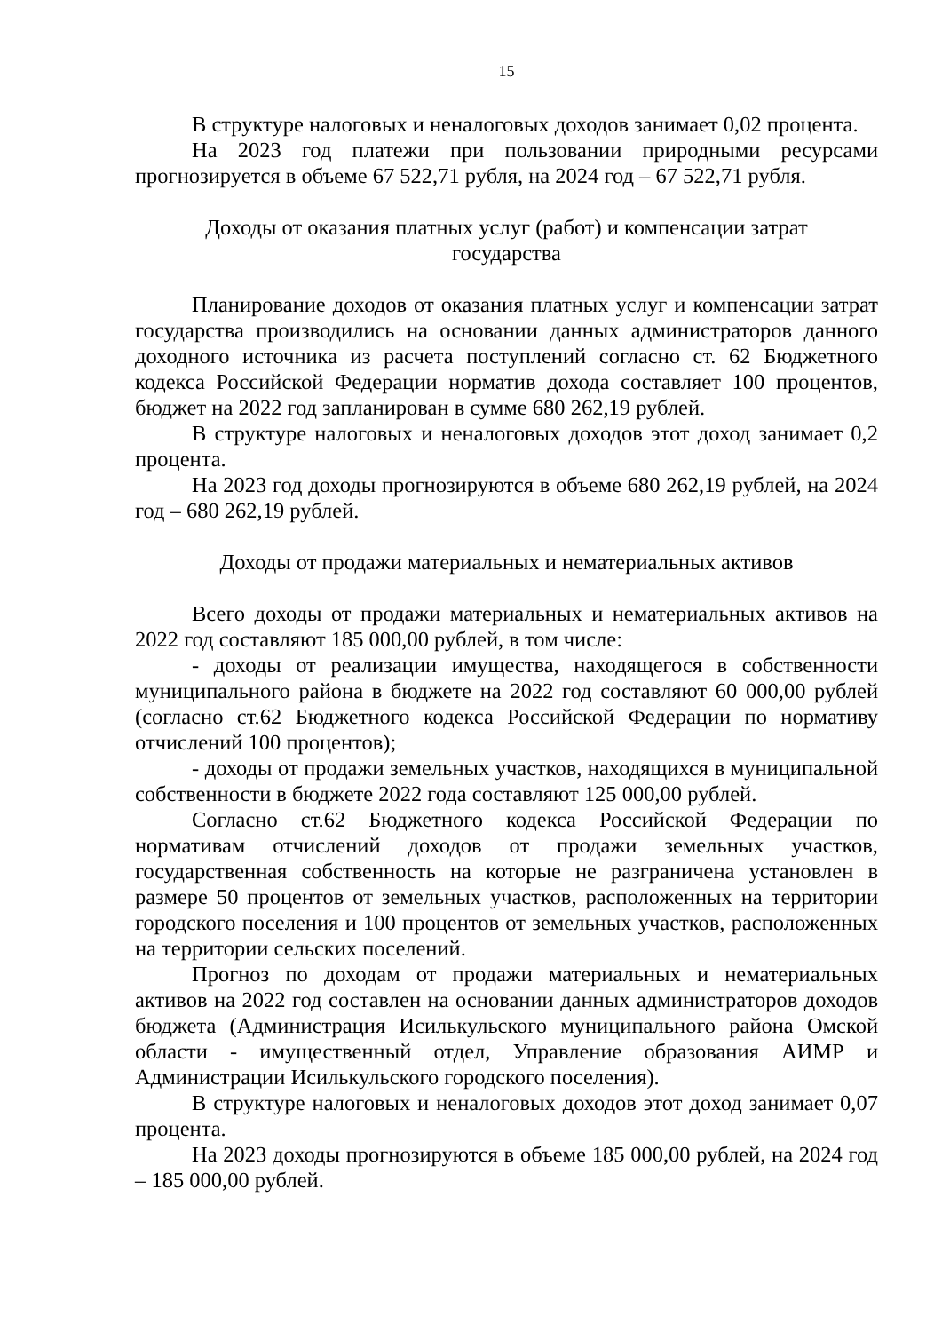15
В структуре налоговых и неналоговых доходов занимает 0,02 процента.
На 2023 год платежи при пользовании природными ресурсами прогнозируется в объеме 67 522,71 рубля, на 2024 год – 67 522,71 рубля.
Доходы от оказания платных услуг (работ) и компенсации затрат
государства
Планирование доходов от оказания платных услуг и компенсации затрат государства производились на основании данных администраторов данного доходного источника из расчета поступлений согласно ст. 62 Бюджетного кодекса Российской Федерации норматив дохода составляет 100 процентов, бюджет на 2022 год запланирован в сумме 680 262,19 рублей.
В структуре налоговых и неналоговых доходов этот доход занимает 0,2 процента.
На 2023 год доходы прогнозируются в объеме 680 262,19 рублей, на 2024 год – 680 262,19 рублей.
Доходы от продажи материальных и нематериальных активов
Всего доходы от продажи материальных и нематериальных активов на 2022 год составляют 185 000,00 рублей, в том числе:
- доходы от реализации имущества, находящегося в собственности муниципального района в бюджете на 2022 год составляют 60 000,00 рублей (согласно ст.62 Бюджетного кодекса Российской Федерации по нормативу отчислений 100 процентов);
- доходы от продажи земельных участков, находящихся в муниципальной собственности в бюджете 2022 года составляют 125 000,00 рублей.
Согласно ст.62 Бюджетного кодекса Российской Федерации по нормативам отчислений доходов от продажи земельных участков, государственная собственность на которые не разграничена установлен в размере 50 процентов от земельных участков, расположенных на территории городского поселения и 100 процентов от земельных участков, расположенных на территории сельских поселений.
Прогноз по доходам от продажи материальных и нематериальных активов на 2022 год составлен на основании данных администраторов доходов бюджета (Администрация Исилькульского муниципального района Омской области - имущественный отдел, Управление образования АИМР и Администрации Исилькульского городского поселения).
В структуре налоговых и неналоговых доходов этот доход занимает 0,07 процента.
На 2023 доходы прогнозируются в объеме 185 000,00 рублей, на 2024 год – 185 000,00 рублей.